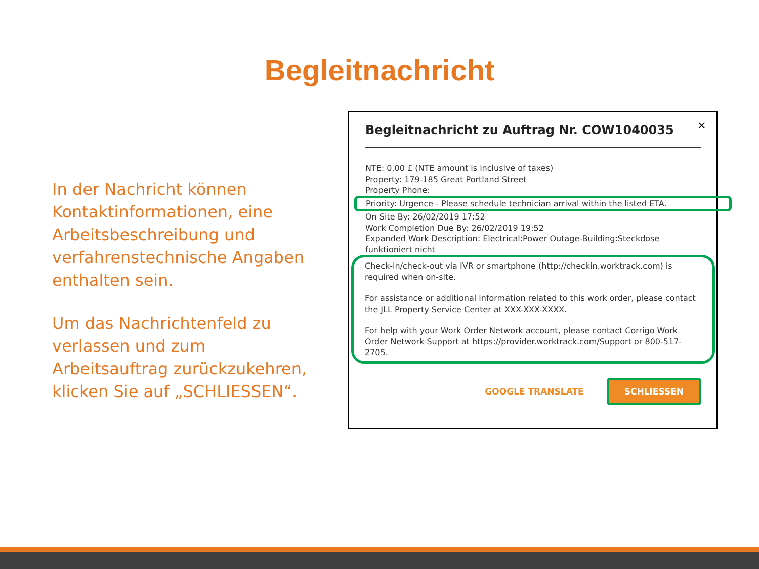Begleitnachricht
In der Nachricht können Kontaktinformationen, eine Arbeitsbeschreibung und verfahrenstechnische Angaben enthalten sein.
Um das Nachrichtenfeld zu verlassen und zum Arbeitsauftrag zurückzukehren, klicken Sie auf „SCHLIESSEN“.
×
Begleitnachricht zu Auftrag Nr. COW1040035
NTE: 0,00 £ (NTE amount is inclusive of taxes)
Property: 179-185 Great Portland Street
Property Phone:
Priority: Urgence - Please schedule technician arrival within the listed ETA.
On Site By: 26/02/2019 17:52
Work Completion Due By: 26/02/2019 19:52
Expanded Work Description: Electrical:Power Outage-Building:Steckdose funktioniert nicht
Check-in/check-out via IVR or smartphone (http://checkin.worktrack.com) is required when on-site.
For assistance or additional information related to this work order, please contact the JLL Property Service Center at XXX-XXX-XXXX.
For help with your Work Order Network account, please contact Corrigo Work Order Network Support at https://provider.worktrack.com/Support or 800-517-2705.
GOOGLE TRANSLATE SCHLIESSEN